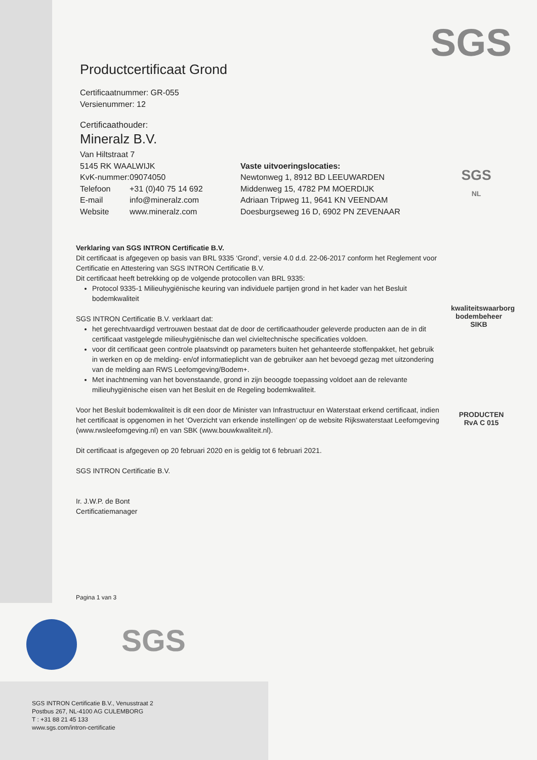SGS
SGS
NL
kwaliteitswaarborg
bodembeheer SIKB
PRODUCTEN
RvA C 015
Productcertificaat Grond
Certificaatnummer: GR-055
Versienummer: 12
Certificaathouder:
Mineralz B.V.
Van Hiltstraat 7
5145 RK WAALWIJK
KvK-nummer: 09074050
Telefoon +31 (0)40 75 14 692
E-mail info@mineralz.com
Website www.mineralz.com
Vaste uitvoeringslocaties:
Newtonweg 1, 8912 BD LEEUWARDEN
Middenweg 15, 4782 PM MOERDIJK
Adriaan Tripweg 11, 9641 KN VEENDAM
Doesburgseweg 16 D, 6902 PN ZEVENAAR
Verklaring van SGS INTRON Certificatie B.V.
Dit certificaat is afgegeven op basis van BRL 9335 ‘Grond’, versie 4.0 d.d. 22-06-2017 conform het Reglement voor Certificatie en Attestering van SGS INTRON Certificatie B.V.
Dit certificaat heeft betrekking op de volgende protocollen van BRL 9335:
Protocol 9335-1 Milieuhygiënische keuring van individuele partijen grond in het kader van het Besluit bodemkwaliteit
SGS INTRON Certificatie B.V. verklaart dat:
het gerechtvaardigd vertrouwen bestaat dat de door de certificaathouder geleverde producten aan de in dit certificaat vastgelegde milieuhygiënische dan wel civieltechnische specificaties voldoen.
voor dit certificaat geen controle plaatsvindt op parameters buiten het gehanteerde stoffenpakket, het gebruik in werken en op de melding- en/of informatieplicht van de gebruiker aan het bevoegd gezag met uitzondering van de melding aan RWS Leefomgeving/Bodem+.
Met inachtneming van het bovenstaande, grond in zijn beoogde toepassing voldoet aan de relevante milieuhygiënische eisen van het Besluit en de Regeling bodemkwaliteit.
Voor het Besluit bodemkwaliteit is dit een door de Minister van Infrastructuur en Waterstaat erkend certificaat, indien het certificaat is opgenomen in het ‘Overzicht van erkende instellingen’ op de website Rijkswaterstaat Leefomgeving (www.rwsleefomgeving.nl) en van SBK (www.bouwkwaliteit.nl).
Dit certificaat is afgegeven op 20 februari 2020 en is geldig tot 6 februari 2021.
SGS INTRON Certificatie B.V.
Ir. J.W.P. de Bont
Certificatiemanager
Pagina 1 van 3
SGS
SGS INTRON Certificatie B.V., Venusstraat 2
Postbus 267, NL-4100 AG CULEMBORG
T : +31 88 21 45 133
www.sgs.com/intron-certificatie